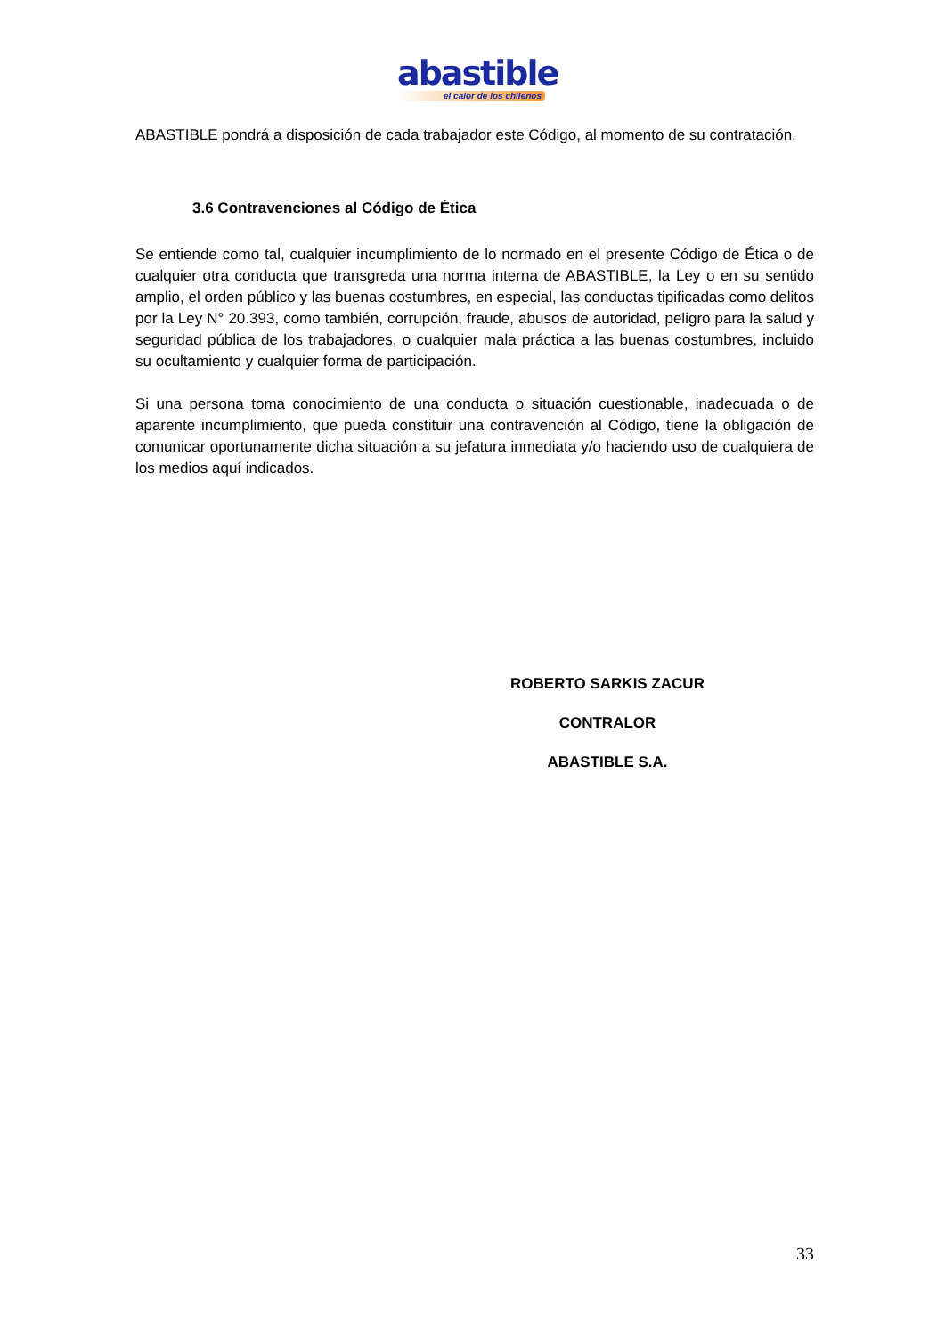abastible
el calor de los chilenos
ABASTIBLE pondrá a disposición de cada trabajador este Código, al momento de su contratación.
3.6 Contravenciones al Código de Ética
Se entiende como tal, cualquier incumplimiento de lo normado en el presente Código de Ética o de cualquier otra conducta que transgreda una norma interna de ABASTIBLE, la Ley o en su sentido amplio, el orden público y las buenas costumbres, en especial, las conductas tipificadas como delitos por la Ley N° 20.393, como también, corrupción, fraude, abusos de autoridad, peligro para la salud y seguridad pública de los trabajadores, o cualquier mala práctica a las buenas costumbres, incluido su ocultamiento y cualquier forma de participación.
Si una persona toma conocimiento de una conducta o situación cuestionable, inadecuada o de aparente incumplimiento, que pueda constituir una contravención al Código, tiene la obligación de comunicar oportunamente dicha situación a su jefatura inmediata y/o haciendo uso de cualquiera de los medios aquí indicados.
ROBERTO SARKIS ZACUR
CONTRALOR
ABASTIBLE S.A.
33